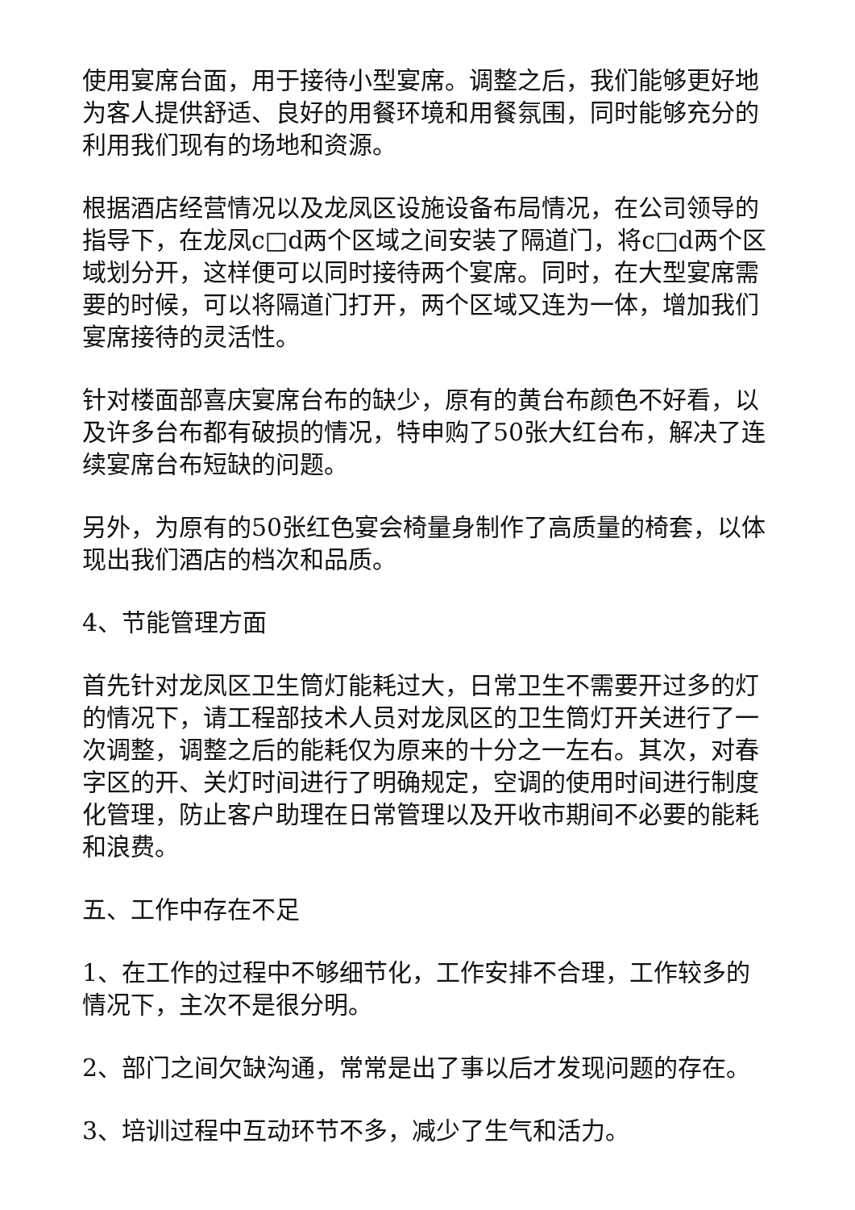使用宴席台面，用于接待小型宴席。调整之后，我们能够更好地为客人提供舒适、良好的用餐环境和用餐氛围，同时能够充分的利用我们现有的场地和资源。
根据酒店经营情况以及龙凤区设施设备布局情况，在公司领导的指导下，在龙凤c□d两个区域之间安装了隔道门，将c□d两个区域划分开，这样便可以同时接待两个宴席。同时，在大型宴席需要的时候，可以将隔道门打开，两个区域又连为一体，增加我们宴席接待的灵活性。
针对楼面部喜庆宴席台布的缺少，原有的黄台布颜色不好看，以及许多台布都有破损的情况，特申购了50张大红台布，解决了连续宴席台布短缺的问题。
另外，为原有的50张红色宴会椅量身制作了高质量的椅套，以体现出我们酒店的档次和品质。
4、节能管理方面
首先针对龙凤区卫生筒灯能耗过大，日常卫生不需要开过多的灯的情况下，请工程部技术人员对龙凤区的卫生筒灯开关进行了一次调整，调整之后的能耗仅为原来的十分之一左右。其次，对春字区的开、关灯时间进行了明确规定，空调的使用时间进行制度化管理，防止客户助理在日常管理以及开收市期间不必要的能耗和浪费。
五、工作中存在不足
1、在工作的过程中不够细节化，工作安排不合理，工作较多的情况下，主次不是很分明。
2、部门之间欠缺沟通，常常是出了事以后才发现问题的存在。
3、培训过程中互动环节不多，减少了生气和活力。